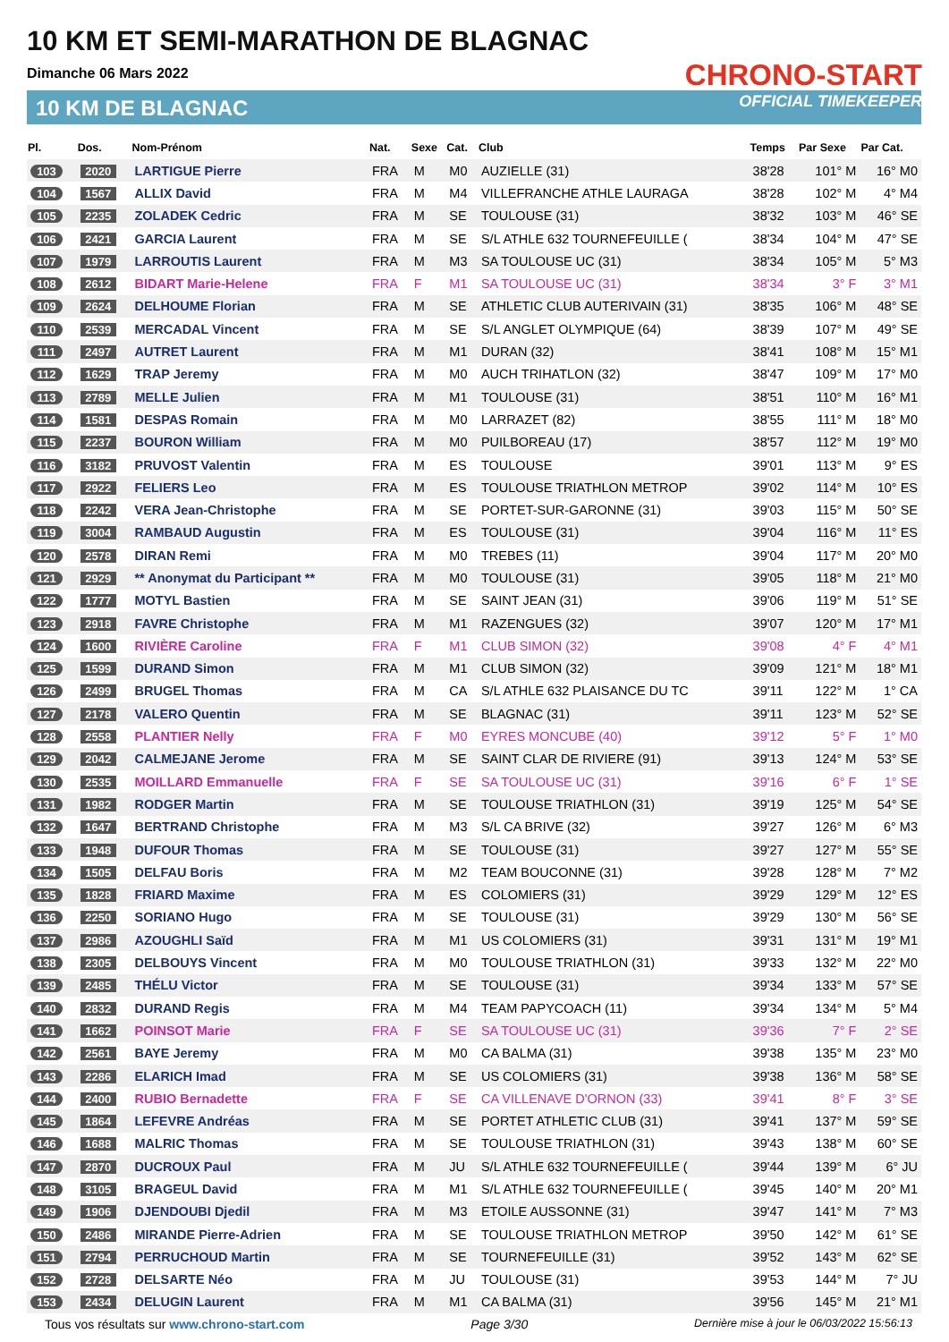10 KM ET SEMI-MARATHON DE BLAGNAC
Dimanche 06 Mars 2022
10 KM DE BLAGNAC
CHRONO-START
OFFICIAL TIMEKEEPER
| Pl. | Dos. | Nom-Prénom | Nat. | Sexe | Cat. | Club | Temps | Par Sexe | Par Cat. |
| --- | --- | --- | --- | --- | --- | --- | --- | --- | --- |
| 103 | 2020 | LARTIGUE Pierre | FRA | M | M0 | AUZIELLE (31) | 38'28 | 101° M | 16° M0 |
| 104 | 1567 | ALLIX David | FRA | M | M4 | VILLEFRANCHE ATHLE LAURAGA | 38'28 | 102° M | 4° M4 |
| 105 | 2235 | ZOLADEK Cedric | FRA | M | SE | TOULOUSE (31) | 38'32 | 103° M | 46° SE |
| 106 | 2421 | GARCIA Laurent | FRA | M | SE | S/L ATHLE 632 TOURNEFEUILLE ( | 38'34 | 104° M | 47° SE |
| 107 | 1979 | LARROUTIS Laurent | FRA | M | M3 | SA TOULOUSE UC (31) | 38'34 | 105° M | 5° M3 |
| 108 | 2612 | BIDART Marie-Helene | FRA | F | M1 | SA TOULOUSE UC (31) | 38'34 | 3° F | 3° M1 |
| 109 | 2624 | DELHOUME Florian | FRA | M | SE | ATHLETIC CLUB AUTERIVAIN (31) | 38'35 | 106° M | 48° SE |
| 110 | 2539 | MERCADAL Vincent | FRA | M | SE | S/L ANGLET OLYMPIQUE (64) | 38'39 | 107° M | 49° SE |
| 111 | 2497 | AUTRET Laurent | FRA | M | M1 | DURAN (32) | 38'41 | 108° M | 15° M1 |
| 112 | 1629 | TRAP Jeremy | FRA | M | M0 | AUCH TRIHATLON (32) | 38'47 | 109° M | 17° M0 |
| 113 | 2789 | MELLE Julien | FRA | M | M1 | TOULOUSE (31) | 38'51 | 110° M | 16° M1 |
| 114 | 1581 | DESPAS Romain | FRA | M | M0 | LARRAZET (82) | 38'55 | 111° M | 18° M0 |
| 115 | 2237 | BOURON William | FRA | M | M0 | PUILBOREAU (17) | 38'57 | 112° M | 19° M0 |
| 116 | 3182 | PRUVOST Valentin | FRA | M | ES | TOULOUSE | 39'01 | 113° M | 9° ES |
| 117 | 2922 | FELIERS Leo | FRA | M | ES | TOULOUSE TRIATHLON METROP | 39'02 | 114° M | 10° ES |
| 118 | 2242 | VERA Jean-Christophe | FRA | M | SE | PORTET-SUR-GARONNE (31) | 39'03 | 115° M | 50° SE |
| 119 | 3004 | RAMBAUD Augustin | FRA | M | ES | TOULOUSE (31) | 39'04 | 116° M | 11° ES |
| 120 | 2578 | DIRAN Remi | FRA | M | M0 | TREBES (11) | 39'04 | 117° M | 20° M0 |
| 121 | 2929 | ** Anonymat du Participant ** | FRA | M | M0 | TOULOUSE (31) | 39'05 | 118° M | 21° M0 |
| 122 | 1777 | MOTYL Bastien | FRA | M | SE | SAINT JEAN (31) | 39'06 | 119° M | 51° SE |
| 123 | 2918 | FAVRE Christophe | FRA | M | M1 | RAZENGUES (32) | 39'07 | 120° M | 17° M1 |
| 124 | 1600 | RIVIÈRE Caroline | FRA | F | M1 | CLUB SIMON (32) | 39'08 | 4° F | 4° M1 |
| 125 | 1599 | DURAND Simon | FRA | M | M1 | CLUB SIMON (32) | 39'09 | 121° M | 18° M1 |
| 126 | 2499 | BRUGEL Thomas | FRA | M | CA | S/L ATHLE 632 PLAISANCE DU TC | 39'11 | 122° M | 1° CA |
| 127 | 2178 | VALERO Quentin | FRA | M | SE | BLAGNAC (31) | 39'11 | 123° M | 52° SE |
| 128 | 2558 | PLANTIER Nelly | FRA | F | M0 | EYRES MONCUBE (40) | 39'12 | 5° F | 1° M0 |
| 129 | 2042 | CALMEJANE Jerome | FRA | M | SE | SAINT CLAR DE RIVIERE (91) | 39'13 | 124° M | 53° SE |
| 130 | 2535 | MOILLARD Emmanuelle | FRA | F | SE | SA TOULOUSE UC (31) | 39'16 | 6° F | 1° SE |
| 131 | 1982 | RODGER Martin | FRA | M | SE | TOULOUSE TRIATHLON (31) | 39'19 | 125° M | 54° SE |
| 132 | 1647 | BERTRAND Christophe | FRA | M | M3 | S/L CA BRIVE (32) | 39'27 | 126° M | 6° M3 |
| 133 | 1948 | DUFOUR Thomas | FRA | M | SE | TOULOUSE (31) | 39'27 | 127° M | 55° SE |
| 134 | 1505 | DELFAU Boris | FRA | M | M2 | TEAM BOUCONNE (31) | 39'28 | 128° M | 7° M2 |
| 135 | 1828 | FRIARD Maxime | FRA | M | ES | COLOMIERS (31) | 39'29 | 129° M | 12° ES |
| 136 | 2250 | SORIANO Hugo | FRA | M | SE | TOULOUSE (31) | 39'29 | 130° M | 56° SE |
| 137 | 2986 | AZOUGHLI Saïd | FRA | M | M1 | US COLOMIERS (31) | 39'31 | 131° M | 19° M1 |
| 138 | 2305 | DELBOUYS Vincent | FRA | M | M0 | TOULOUSE TRIATHLON (31) | 39'33 | 132° M | 22° M0 |
| 139 | 2485 | THÉLU Victor | FRA | M | SE | TOULOUSE (31) | 39'34 | 133° M | 57° SE |
| 140 | 2832 | DURAND Regis | FRA | M | M4 | TEAM PAPYCOACH (11) | 39'34 | 134° M | 5° M4 |
| 141 | 1662 | POINSOT Marie | FRA | F | SE | SA TOULOUSE UC (31) | 39'36 | 7° F | 2° SE |
| 142 | 2561 | BAYE Jeremy | FRA | M | M0 | CA BALMA (31) | 39'38 | 135° M | 23° M0 |
| 143 | 2286 | ELARICH Imad | FRA | M | SE | US COLOMIERS (31) | 39'38 | 136° M | 58° SE |
| 144 | 2400 | RUBIO Bernadette | FRA | F | SE | CA VILLENAVE D'ORNON (33) | 39'41 | 8° F | 3° SE |
| 145 | 1864 | LEFEVRE Andréas | FRA | M | SE | PORTET ATHLETIC CLUB (31) | 39'41 | 137° M | 59° SE |
| 146 | 1688 | MALRIC Thomas | FRA | M | SE | TOULOUSE TRIATHLON (31) | 39'43 | 138° M | 60° SE |
| 147 | 2870 | DUCROUX Paul | FRA | M | JU | S/L ATHLE 632 TOURNEFEUILLE ( | 39'44 | 139° M | 6° JU |
| 148 | 3105 | BRAGEUL David | FRA | M | M1 | S/L ATHLE 632 TOURNEFEUILLE ( | 39'45 | 140° M | 20° M1 |
| 149 | 1906 | DJENDOUBI Djedil | FRA | M | M3 | ETOILE AUSSONNE (31) | 39'47 | 141° M | 7° M3 |
| 150 | 2486 | MIRANDE Pierre-Adrien | FRA | M | SE | TOULOUSE TRIATHLON METROP | 39'50 | 142° M | 61° SE |
| 151 | 2794 | PERRUCHOUD Martin | FRA | M | SE | TOURNEFEUILLE (31) | 39'52 | 143° M | 62° SE |
| 152 | 2728 | DELSARTE Néo | FRA | M | JU | TOULOUSE (31) | 39'53 | 144° M | 7° JU |
| 153 | 2434 | DELUGIN Laurent | FRA | M | M1 | CA BALMA (31) | 39'56 | 145° M | 21° M1 |
Tous vos résultats sur www.chrono-start.com Page 3/30 Dernière mise à jour le 06/03/2022 15:56:13